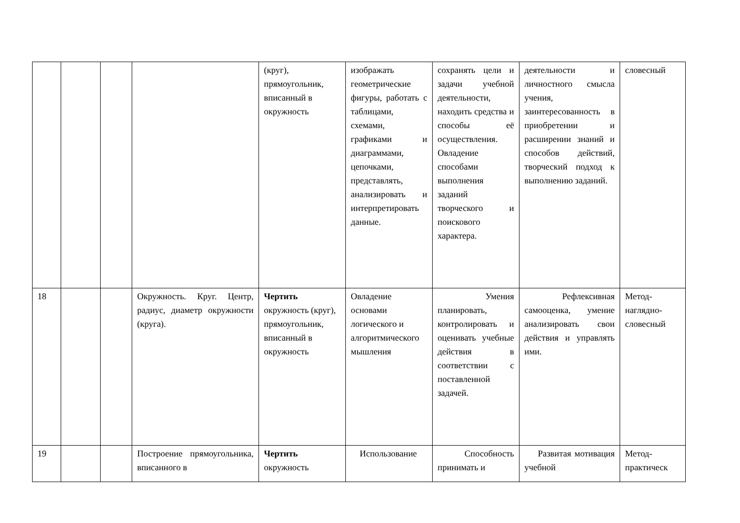| | | | | (круг), прямоугольник, вписанный в окружность | изображать геометрические фигуры, работать с таблицами, схемами, графиками и диаграммами, цепочками, представлять, анализировать и интерпретировать данные. | сохранять цели и задачи учебной деятельности, находить средства и способы её осуществления. Овладение способами выполнения заданий творческого и поискового характера. | деятельности и личностного смысла учения, заинтересованность в приобретении и расширении знаний и способов действий, творческий подход к выполнению заданий. | словесный |
| 18 | | | Окружность. Круг. Центр, радиус, диаметр окружности (круга). | Чертить окружность (круг), прямоугольник, вписанный в окружность | Овладение основами логического и алгоритмического мышления | Умения планировать, контролировать и оценивать учебные действия в соответствии с поставленной задачей. | Рефлексивная самооценка, умение анализировать свои действия и управлять ими. | Метод-наглядно-словесный |
| 19 | | | Построение прямоугольника, вписанного в | Чертить окружность | Использование | Способность принимать и | Развитая мотивация учебной | Метод-практическ |